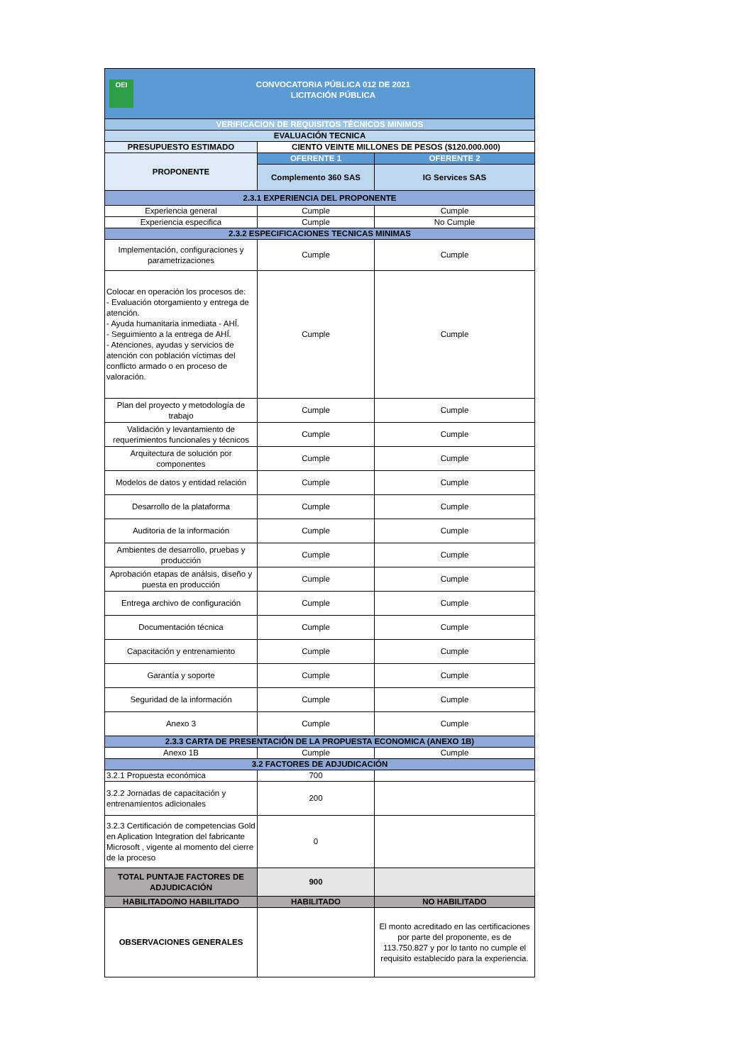| OEI CONVOCATORIA PÚBLICA 012 DE 2021 LICITACIÓN PÚBLICA | | |
| VERIFICACION DE REQUISITOS TÉCNICOS MINIMOS | | |
| EVALUACIÓN TECNICA | | |
| PRESUPUESTO ESTIMADO | CIENTO VEINTE MILLONES DE PESOS ($120.000.000) | |
| PROPONENTE | OFERENTE 1 | OFERENTE 2 |
| | Complemento 360 SAS | IG Services SAS |
| 2.3.1 EXPERIENCIA DEL PROPONENTE | | |
| Experiencia general | Cumple | Cumple |
| Experiencia especifica | Cumple | No Cumple |
| 2.3.2 ESPECIFICACIONES TECNICAS MINIMAS | | |
| Implementación, configuraciones y parametrizaciones | Cumple | Cumple |
| Colocar en operación los procesos de: - Evaluación otorgamiento y entrega de atención. - Ayuda humanitaria inmediata - AHÍ. - Seguimiento a la entrega de AHÍ. - Atenciones, ayudas y servicios de atención con población víctimas del conflicto armado o en proceso de valoración. | Cumple | Cumple |
| Plan del proyecto y metodología de trabajo | Cumple | Cumple |
| Validación y levantamiento de requerimientos funcionales y técnicos | Cumple | Cumple |
| Arquitectura de solución por componentes | Cumple | Cumple |
| Modelos de datos y entidad relación | Cumple | Cumple |
| Desarrollo de la plataforma | Cumple | Cumple |
| Auditoria de la información | Cumple | Cumple |
| Ambientes de desarrollo, pruebas y producción | Cumple | Cumple |
| Aprobación etapas de análsis, diseño y puesta en producción | Cumple | Cumple |
| Entrega archivo de configuración | Cumple | Cumple |
| Documentación técnica | Cumple | Cumple |
| Capacitación y entrenamiento | Cumple | Cumple |
| Garantía y soporte | Cumple | Cumple |
| Seguridad de la información | Cumple | Cumple |
| Anexo 3 | Cumple | Cumple |
| 2.3.3 CARTA DE PRESENTACIÓN DE LA PROPUESTA ECONOMICA (ANEXO 1B) | | |
| Anexo 1B | Cumple | Cumple |
| 3.2 FACTORES DE ADJUDICACIÓN | | |
| 3.2.1 Propuesta económica | 700 | |
| 3.2.2 Jornadas de capacitación y entrenamientos adicionales | 200 | |
| 3.2.3 Certificación de competencias Gold en Aplication Integration del fabricante Microsoft , vigente al momento del cierre de la proceso | 0 | |
| TOTAL PUNTAJE FACTORES DE ADJUDICACIÓN | 900 | |
| HABILITADO/NO HABILITADO | HABILITADO | NO HABILITADO |
| OBSERVACIONES GENERALES | | El monto acreditado en las certificaciones por parte del proponente, es de 113.750.827 y por lo tanto no cumple el requisito establecido para la experiencia. |